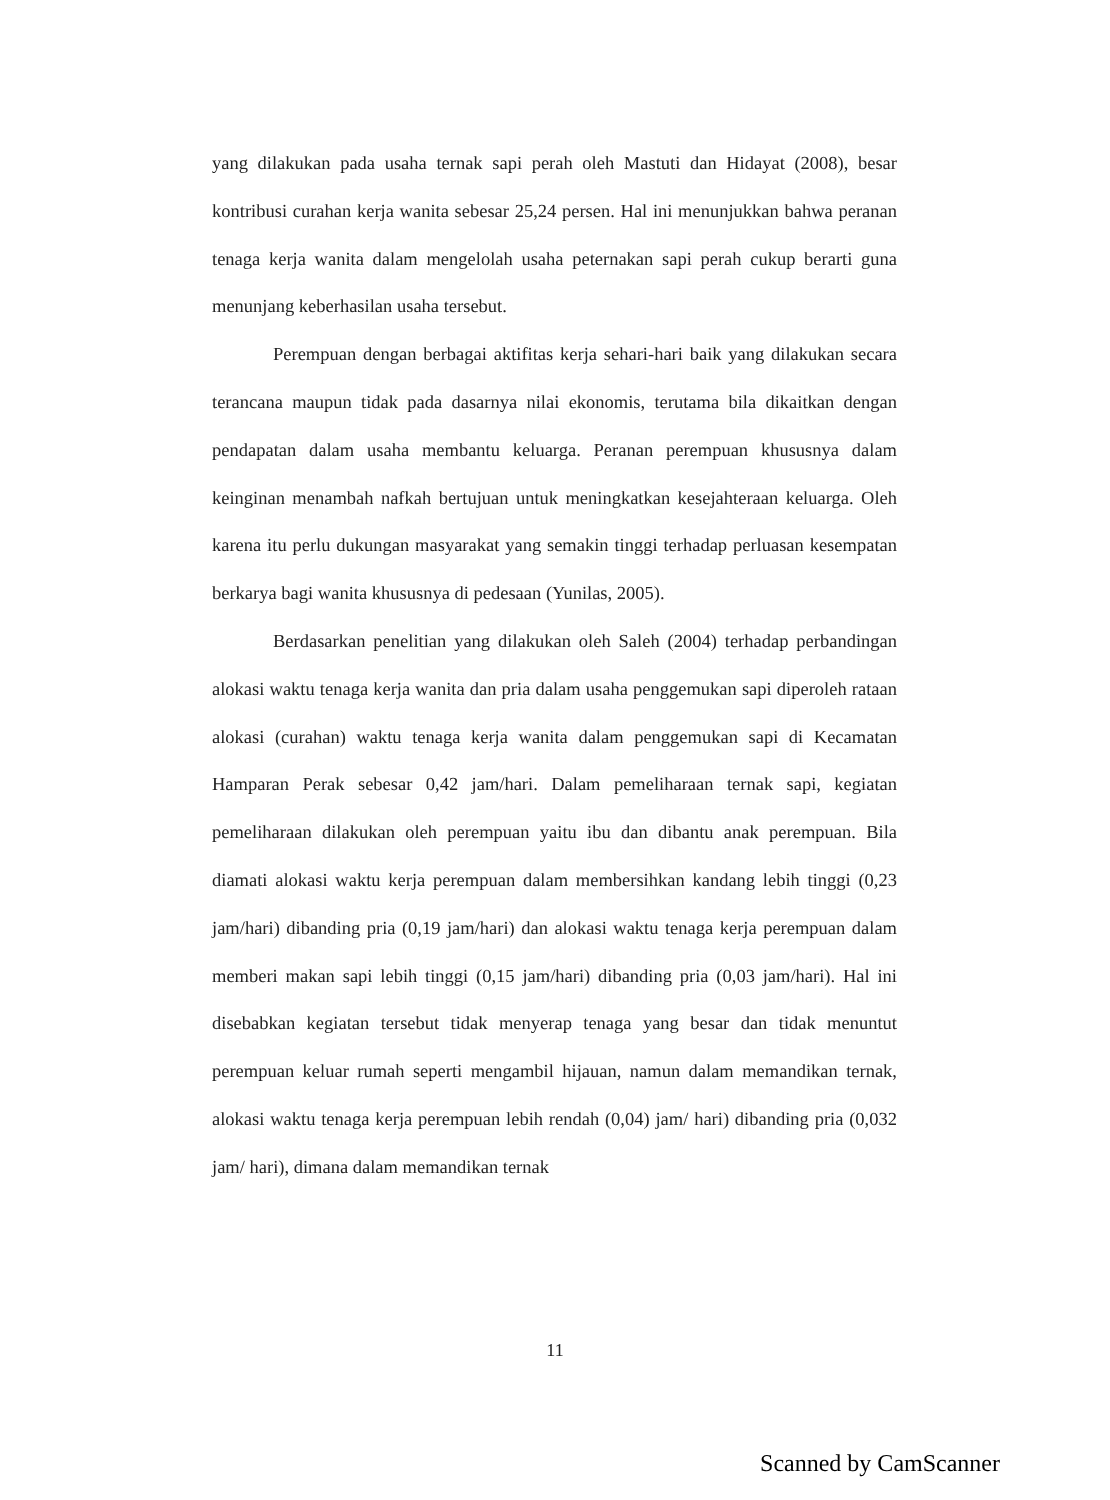yang dilakukan pada usaha ternak sapi perah oleh Mastuti dan Hidayat (2008), besar kontribusi curahan kerja wanita sebesar 25,24 persen. Hal ini menunjukkan bahwa peranan tenaga kerja wanita dalam mengelolah usaha peternakan sapi perah cukup berarti guna menunjang keberhasilan usaha tersebut.
Perempuan dengan berbagai aktifitas kerja sehari-hari baik yang dilakukan secara terancana maupun tidak pada dasarnya nilai ekonomis, terutama bila dikaitkan dengan pendapatan dalam usaha membantu keluarga. Peranan perempuan khususnya dalam keinginan menambah nafkah bertujuan untuk meningkatkan kesejahteraan keluarga. Oleh karena itu perlu dukungan masyarakat yang semakin tinggi terhadap perluasan kesempatan berkarya bagi wanita khususnya di pedesaan (Yunilas, 2005).
Berdasarkan penelitian yang dilakukan oleh Saleh (2004) terhadap perbandingan alokasi waktu tenaga kerja wanita dan pria dalam usaha penggemukan sapi diperoleh rataan alokasi (curahan) waktu tenaga kerja wanita dalam penggemukan sapi di Kecamatan Hamparan Perak sebesar 0,42 jam/hari. Dalam pemeliharaan ternak sapi, kegiatan pemeliharaan dilakukan oleh perempuan yaitu ibu dan dibantu anak perempuan. Bila diamati alokasi waktu kerja perempuan dalam membersihkan kandang lebih tinggi (0,23 jam/hari) dibanding pria (0,19 jam/hari) dan alokasi waktu tenaga kerja perempuan dalam memberi makan sapi lebih tinggi (0,15 jam/hari) dibanding pria (0,03 jam/hari). Hal ini disebabkan kegiatan tersebut tidak menyerap tenaga yang besar dan tidak menuntut perempuan keluar rumah seperti mengambil hijauan, namun dalam memandikan ternak, alokasi waktu tenaga kerja perempuan lebih rendah (0,04) jam/ hari) dibanding pria (0,032 jam/ hari), dimana dalam memandikan ternak
11
Scanned by CamScanner